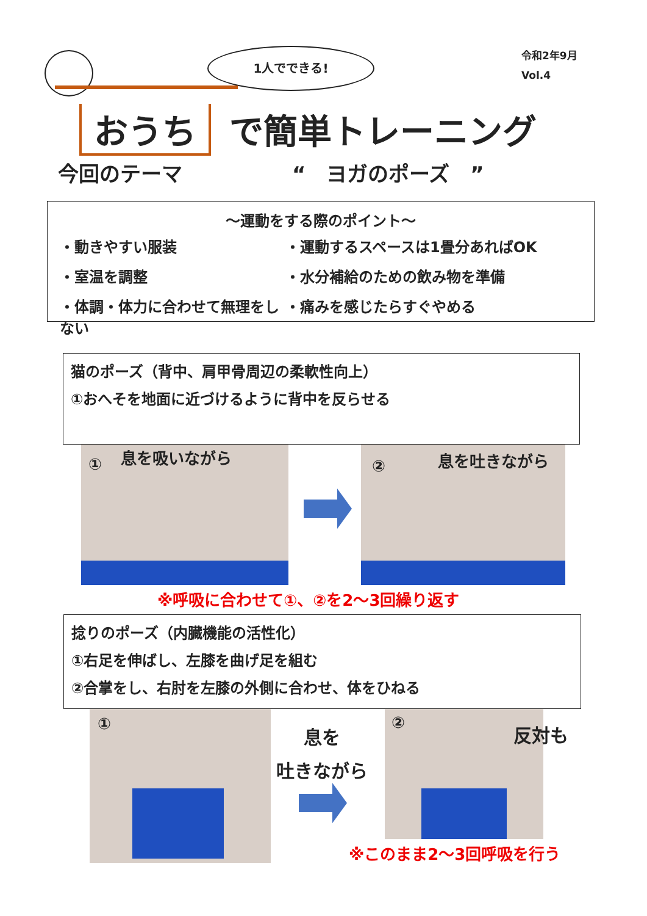1人でできる!
令和2年9月
Vol.4
おうち で簡単トレーニング
今回のテーマ “　ヨガのポーズ　”
～運動をする際のポイント～
・動きやすい服装
・運動するスペースは1畳分あればOK
・室温を調整
・水分補給のための飲み物を準備
・体調・体力に合わせて無理をしない
・痛みを感じたらすぐやめる
猫のポーズ（背中、肩甲骨周辺の柔軟性向上）
①おへそを地面に近づけるように背中を反らせる
① 息を吸いながら
② 息を吐きながら
※呼吸に合わせて①、②を2～3回繰り返す
捻りのポーズ（内臓機能の活性化）
①右足を伸ばし、左膝を曲げ足を組む
②合掌をし、右肘を左膝の外側に合わせ、体をひねる
①
息を
吐きながら
② 反対も
※このまま2～3回呼吸を行う